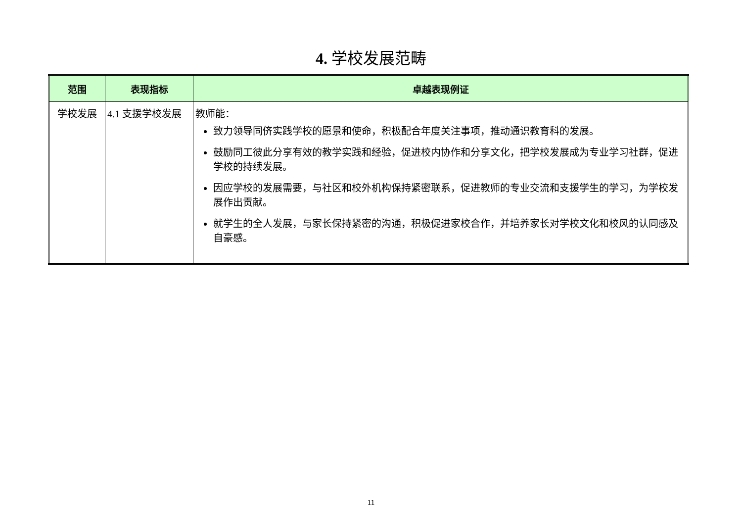4. 学校发展范畴
| 范围 | 表现指标 | 卓越表现例证 |
| --- | --- | --- |
| 学校发展 | 4.1 支援学校发展 | 教师能： 致力领导同侪实践学校的愿景和使命，积极配合年度关注事项，推动通识教育科的发展。 鼓励同工彼此分享有效的教学实践和经验，促进校内协作和分享文化，把学校发展成为专业学习社群，促进学校的持续发展。 因应学校的发展需要，与社区和校外机构保持紧密联系，促进教师的专业交流和支援学生的学习，为学校发展作出贡献。 就学生的全人发展，与家长保持紧密的沟通，积极促进家校合作，并培养家长对学校文化和校风的认同感及自豪感。 |
11